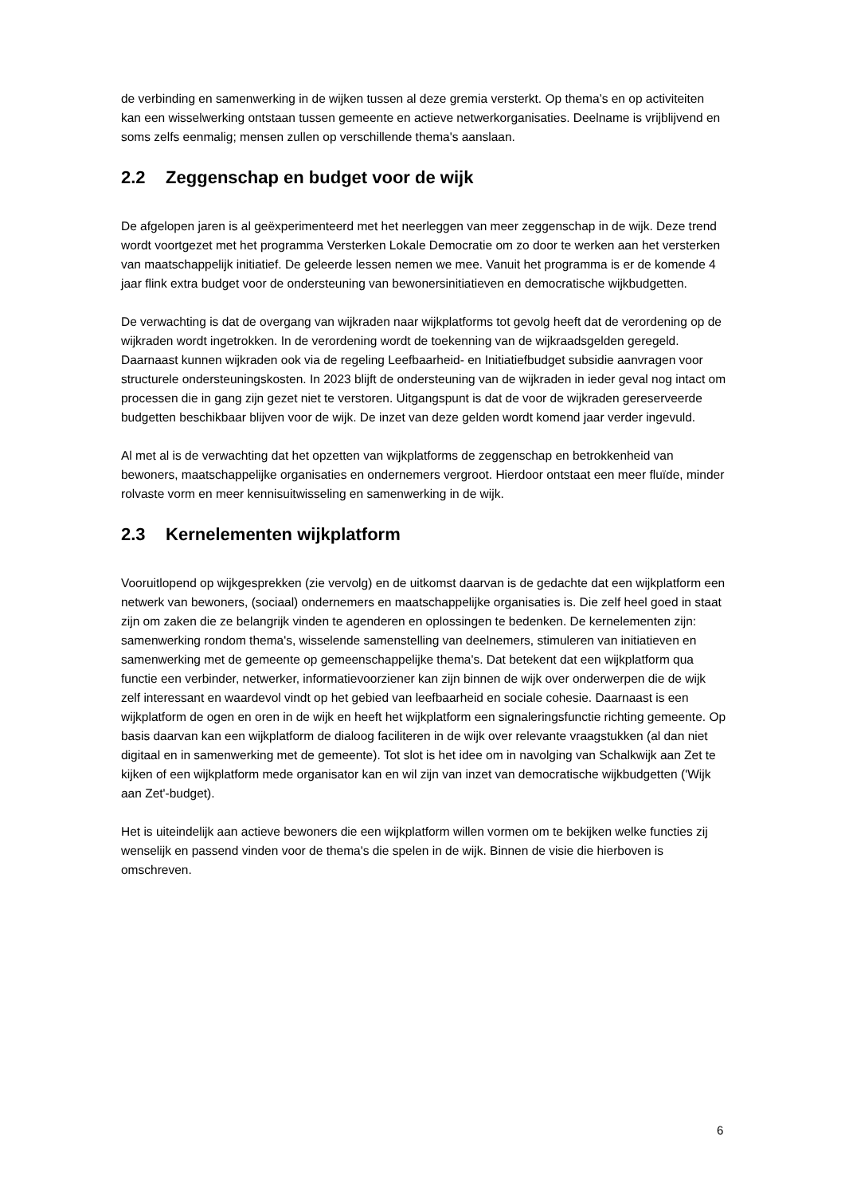de verbinding en samenwerking in de wijken tussen al deze gremia versterkt. Op thema’s en op activiteiten kan een wisselwerking ontstaan tussen gemeente en actieve netwerkorganisaties. Deelname is vrijblijvend en soms zelfs eenmalig; mensen zullen op verschillende thema's aanslaan.
2.2 Zeggenschap en budget voor de wijk
De afgelopen jaren is al geëxperimenteerd met het neerleggen van meer zeggenschap in de wijk. Deze trend wordt voortgezet met het programma Versterken Lokale Democratie om zo door te werken aan het versterken van maatschappelijk initiatief. De geleerde lessen nemen we mee. Vanuit het programma is er de komende 4 jaar flink extra budget voor de ondersteuning van bewonersinitiatieven en democratische wijkbudgetten.
De verwachting is dat de overgang van wijkraden naar wijkplatforms tot gevolg heeft dat de verordening op de wijkraden wordt ingetrokken. In de verordening wordt de toekenning van de wijkraadsgelden geregeld. Daarnaast kunnen wijkraden ook via de regeling Leefbaarheid- en Initiatiefbudget subsidie aanvragen voor structurele ondersteuningskosten. In 2023 blijft de ondersteuning van de wijkraden in ieder geval nog intact om processen die in gang zijn gezet niet te verstoren. Uitgangspunt is dat de voor de wijkraden gereserveerde budgetten beschikbaar blijven voor de wijk. De inzet van deze gelden wordt komend jaar verder ingevuld.
Al met al is de verwachting dat het opzetten van wijkplatforms de zeggenschap en betrokkenheid van bewoners, maatschappelijke organisaties en ondernemers vergroot. Hierdoor ontstaat een meer fluïde, minder rolvaste vorm en meer kennisuitwisseling en samenwerking in de wijk.
2.3 Kernelementen wijkplatform
Vooruitlopend op wijkgesprekken (zie vervolg) en de uitkomst daarvan is de gedachte dat een wijkplatform een netwerk van bewoners, (sociaal) ondernemers en maatschappelijke organisaties is. Die zelf heel goed in staat zijn om zaken die ze belangrijk vinden te agenderen en oplossingen te bedenken. De kernelementen zijn: samenwerking rondom thema's, wisselende samenstelling van deelnemers, stimuleren van initiatieven en samenwerking met de gemeente op gemeenschappelijke thema's. Dat betekent dat een wijkplatform qua functie een verbinder, netwerker, informatievoorziener kan zijn binnen de wijk over onderwerpen die de wijk zelf interessant en waardevol vindt op het gebied van leefbaarheid en sociale cohesie. Daarnaast is een wijkplatform de ogen en oren in de wijk en heeft het wijkplatform een signaleringsfunctie richting gemeente. Op basis daarvan kan een wijkplatform de dialoog faciliteren in de wijk over relevante vraagstukken (al dan niet digitaal en in samenwerking met de gemeente). Tot slot is het idee om in navolging van Schalkwijk aan Zet te kijken of een wijkplatform mede organisator kan en wil zijn van inzet van democratische wijkbudgetten ('Wijk aan Zet'-budget).
Het is uiteindelijk aan actieve bewoners die een wijkplatform willen vormen om te bekijken welke functies zij wenselijk en passend vinden voor de thema's die spelen in de wijk. Binnen de visie die hierboven is omschreven.
6